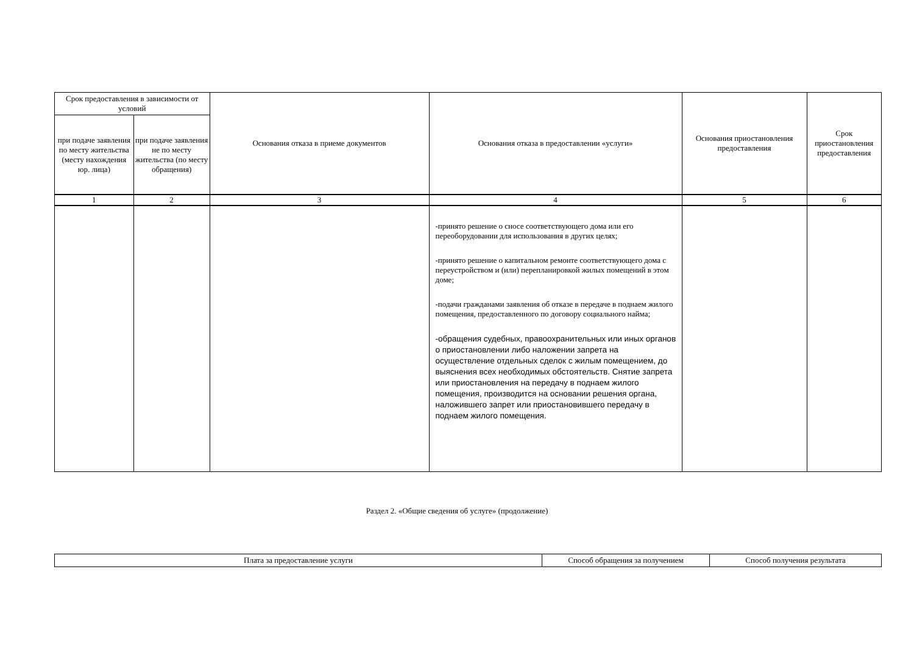| Срок предоставления в зависимости от условий | | Основания отказа в приеме документов | Основания отказа в предоставлении «услуги» | Основания приостановления предоставления | Срок приостановления предоставления |
| --- | --- | --- | --- | --- | --- |
| при подаче заявления по месту жительства (месту нахождения юр. лица) | при подаче заявления не по месту жительства (по месту обращения) | | | | |
| 1 | 2 | 3 | 4 | 5 | 6 |
| | | | -принято решение о сносе соответствующего дома или его переоборудовании для использования в других целях; -принято решение о капитальном ремонте соответствующего дома с переустройством и (или) перепланировкой жилых помещений в этом доме; -подачи гражданами заявления об отказе в передаче в поднаем жилого помещения, предоставленного по договору социального найма; -обращения судебных, правоохранительных или иных органов о приостановлении либо наложении запрета на осуществление отдельных сделок с жилым помещением, до выяснения всех необходимых обстоятельств. Снятие запрета или приостановления на передачу в поднаем жилого помещения, производится на основании решения органа, наложившего запрет или приостановившего передачу в поднаем жилого помещения. | | |
Раздел 2. «Общие сведения об услуге» (продолжение)
| Плата за предоставление услуги | Способ обращения за получением | Способ получения результата |